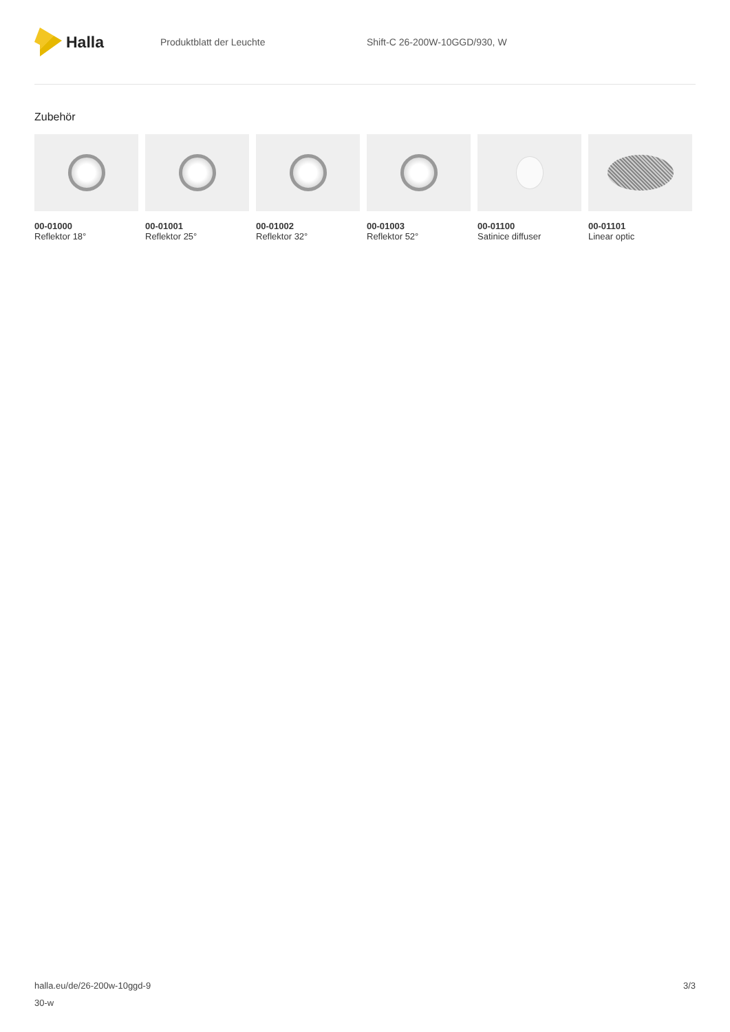Halla
Produktblatt der Leuchte Shift-C 26-200W-10GGD/930, W
Zubehör
00-01000
Reflektor 18°
00-01001
Reflektor 25°
00-01002
Reflektor 32°
00-01003
Reflektor 52°
00-01100
Satinice diffuser
00-01101
Linear optic
halla.eu/de/26-200w-10ggd-9
30-w
3/3